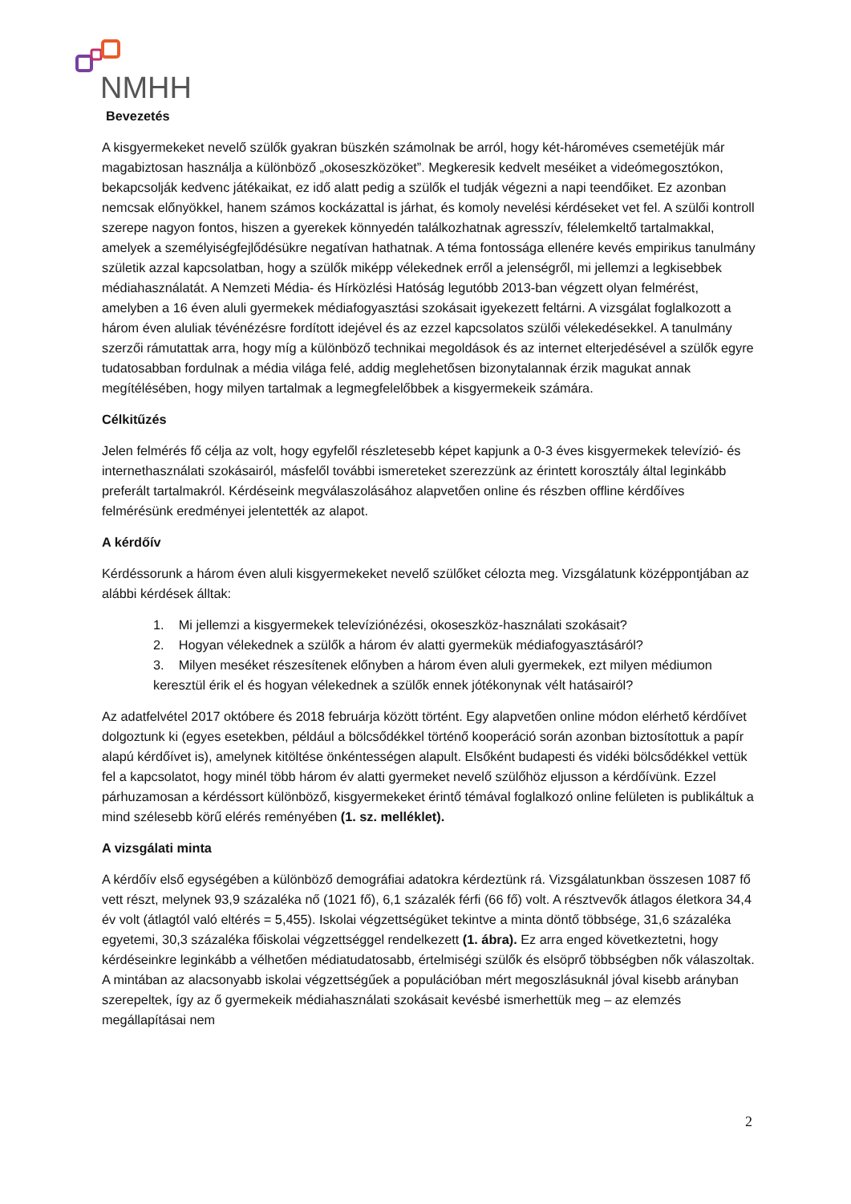NMHH
Bevezetés
A kisgyermekeket nevelő szülők gyakran büszkén számolnak be arról, hogy két-hároméves csemetéjük már magabiztosan használja a különböző „okoseszközöket”. Megkeresik kedvelt meséiket a videómegosztókon, bekapcsolják kedvenc játékaikat, ez idő alatt pedig a szülők el tudják végezni a napi teendőiket. Ez azonban nemcsak előnyökkel, hanem számos kockázattal is járhat, és komoly nevelési kérdéseket vet fel. A szülői kontroll szerepe nagyon fontos, hiszen a gyerekek könnyedén találkozhatnak agresszív, félelemkeltő tartalmakkal, amelyek a személyiségfejlődésükre negatívan hathatnak. A téma fontossága ellenére kevés empirikus tanulmány születik azzal kapcsolatban, hogy a szülők miképp vélekednek erről a jelenségről, mi jellemzi a legkisebbek médiahasználatát. A Nemzeti Média- és Hírközlési Hatóság legutóbb 2013-ban végzett olyan felmérést, amelyben a 16 éven aluli gyermekek médiafogyasztási szokásait igyekezett feltárni. A vizsgálat foglalkozott a három éven aluliak tévénézésre fordított idejével és az ezzel kapcsolatos szülői vélekedésekkel. A tanulmány szerzői rámutattak arra, hogy míg a különböző technikai megoldások és az internet elterjedésével a szülők egyre tudatosabban fordulnak a média világa felé, addig meglehetősen bizonytalannak érzik magukat annak megítélésében, hogy milyen tartalmak a legmegfelelőbbek a kisgyermekeik számára.
Célkitűzés
Jelen felmérés fő célja az volt, hogy egyfelől részletesebb képet kapjunk a 0-3 éves kisgyermekek televízió- és internethasználati szokásairól, másfelől további ismereteket szerezzünk az érintett korosztály által leginkább preferált tartalmakról. Kérdéseink megválaszolásához alapvetően online és részben offline kérdőíves felmérésünk eredményei jelentették az alapot.
A kérdőív
Kérdéssorunk a három éven aluli kisgyermekeket nevelő szülőket célozta meg. Vizsgálatunk középpontjában az alábbi kérdések álltak:
1. Mi jellemzi a kisgyermekek televíziónézési, okoseszköz-használati szokásait?
2. Hogyan vélekednek a szülők a három év alatti gyermekük médiafogyasztásáról?
3. Milyen meséket részesítenek előnyben a három éven aluli gyermekek, ezt milyen médiumon keresztül érik el és hogyan vélekednek a szülők ennek jótékonynak vélt hatásairól?
Az adatfelvétel 2017 októbere és 2018 februárja között történt. Egy alapvetően online módon elérhető kérdőívet dolgoztunk ki (egyes esetekben, például a bölcsődékkel történő kooperáció során azonban biztosítottuk a papír alapú kérdőívet is), amelynek kitöltése önkéntességen alapult. Elsőként budapesti és vidéki bölcsődékkel vettük fel a kapcsolatot, hogy minél több három év alatti gyermeket nevelő szülőhöz eljusson a kérdőívünk. Ezzel párhuzamosan a kérdéssort különböző, kisgyermekeket érintő témával foglalkozó online felületen is publikáltuk a mind szélesebb körű elérés reményében (1. sz. melléklet).
A vizsgálati minta
A kérdőív első egységében a különböző demográfiai adatokra kérdeztünk rá. Vizsgálatunkban összesen 1087 fő vett részt, melynek 93,9 százaléka nő (1021 fő), 6,1 százalék férfi (66 fő) volt. A résztvevők átlagos életkora 34,4 év volt (átlagtól való eltérés = 5,455). Iskolai végzettségüket tekintve a minta döntő többsége, 31,6 százaléka egyetemi, 30,3 százaléka főiskolai végzettséggel rendelkezett (1. ábra). Ez arra enged következtetni, hogy kérdéseinkre leginkább a vélhetően médiatudatosabb, értelmiségi szülők és elsöprő többségben nők válaszoltak. A mintában az alacsonyabb iskolai végzettségűek a populációban mért megoszlásuknál jóval kisebb arányban szerepeltek, így az ő gyermekeik médiahasználati szokásait kevésbé ismerhettük meg – az elemzés megállapításai nem
2